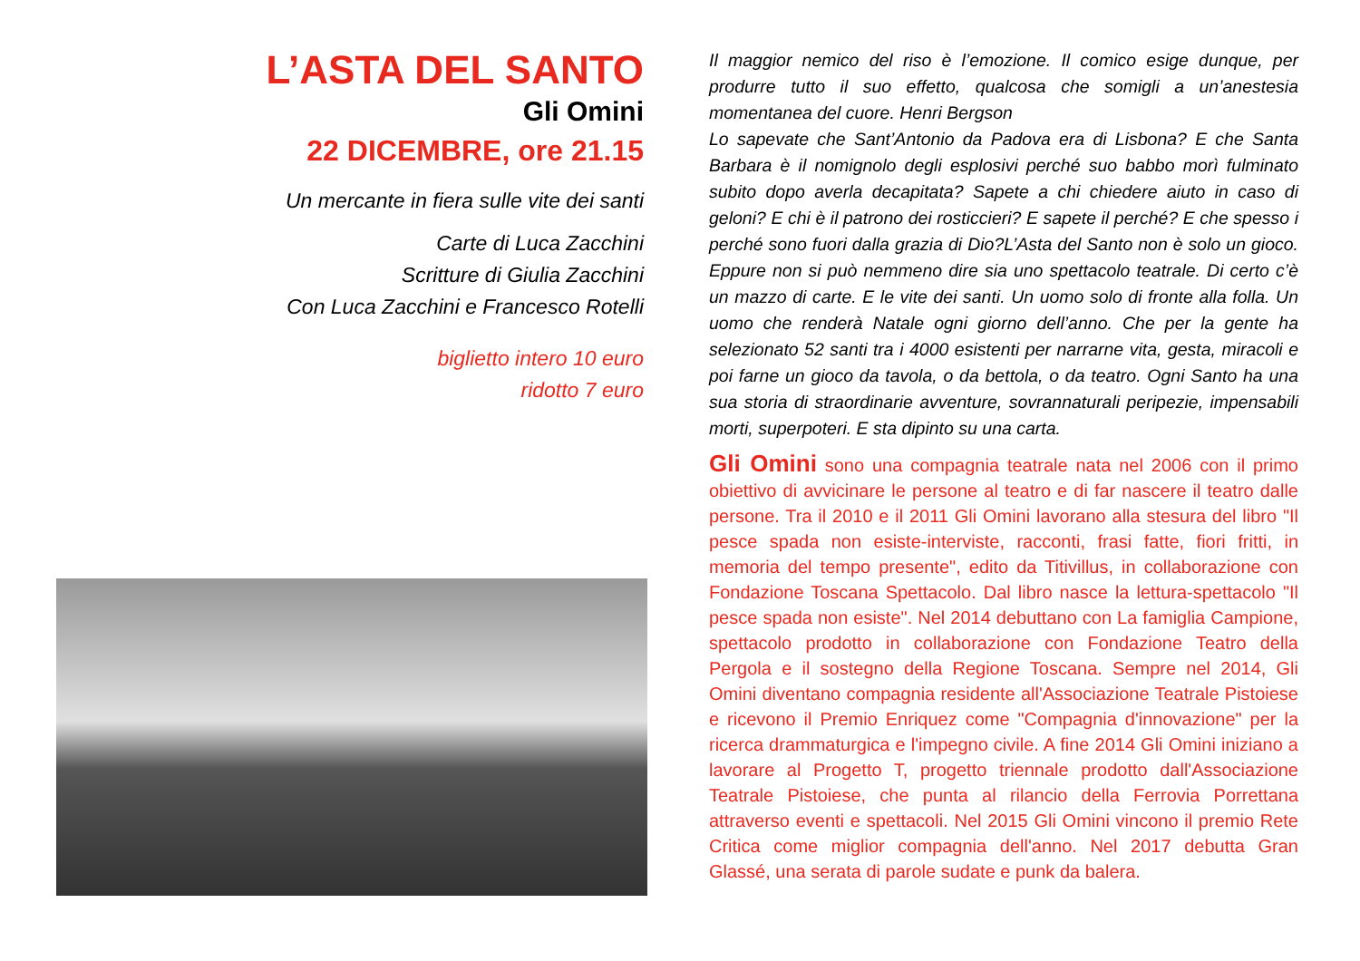L’ASTA DEL SANTO
Gli Omini
22 DICEMBRE, ore 21.15
Un mercante in fiera sulle vite dei santi
Carte di Luca Zacchini
Scritture di Giulia Zacchini
Con Luca Zacchini e Francesco Rotelli
biglietto intero 10 euro
ridotto 7 euro
Il maggior nemico del riso è l’emozione. Il comico esige dunque, per produrre tutto il suo effetto, qualcosa che somigli a un’anestesia momentanea del cuore. Henri Bergson
Lo sapevate che Sant’Antonio da Padova era di Lisbona? E che Santa Barbara è il nomignolo degli esplosivi perché suo babbo morì fulminato subito dopo averla decapitata? Sapete a chi chiedere aiuto in caso di geloni? E chi è il patrono dei rosticcieri? E sapete il perché? E che spesso i perché sono fuori dalla grazia di Dio?L’Asta del Santo non è solo un gioco. Eppure non si può nemmeno dire sia uno spettacolo teatrale. Di certo c’è un mazzo di carte. E le vite dei santi. Un uomo solo di fronte alla folla. Un uomo che renderà Natale ogni giorno dell’anno. Che per la gente ha selezionato 52 santi tra i 4000 esistenti per narrarne vita, gesta, miracoli e poi farne un gioco da tavola, o da bettola, o da teatro. Ogni Santo ha una sua storia di straordinarie avventure, sovrannaturali peripezie, impensabili morti, superpoteri. E sta dipinto su una carta.
Gli Omini sono una compagnia teatrale nata nel 2006 con il primo obiettivo di avvicinare le persone al teatro e di far nascere il teatro dalle persone. Tra il 2010 e il 2011 Gli Omini lavorano alla stesura del libro "Il pesce spada non esiste-interviste, racconti, frasi fatte, fiori fritti, in memoria del tempo presente", edito da Titivillus, in collaborazione con Fondazione Toscana Spettacolo. Dal libro nasce la lettura-spettacolo "Il pesce spada non esiste". Nel 2014 debuttano con La famiglia Campione, spettacolo prodotto in collaborazione con Fondazione Teatro della Pergola e il sostegno della Regione Toscana. Sempre nel 2014, Gli Omini diventano compagnia residente all'Associazione Teatrale Pistoiese e ricevono il Premio Enriquez come "Compagnia d'innovazione" per la ricerca drammaturgica e l'impegno civile. A fine 2014 Gli Omini iniziano a lavorare al Progetto T, progetto triennale prodotto dall'Associazione Teatrale Pistoiese, che punta al rilancio della Ferrovia Porrettana attraverso eventi e spettacoli. Nel 2015 Gli Omini vincono il premio Rete Critica come miglior compagnia dell'anno. Nel 2017 debutta Gran Glassé, una serata di parole sudate e punk da balera.